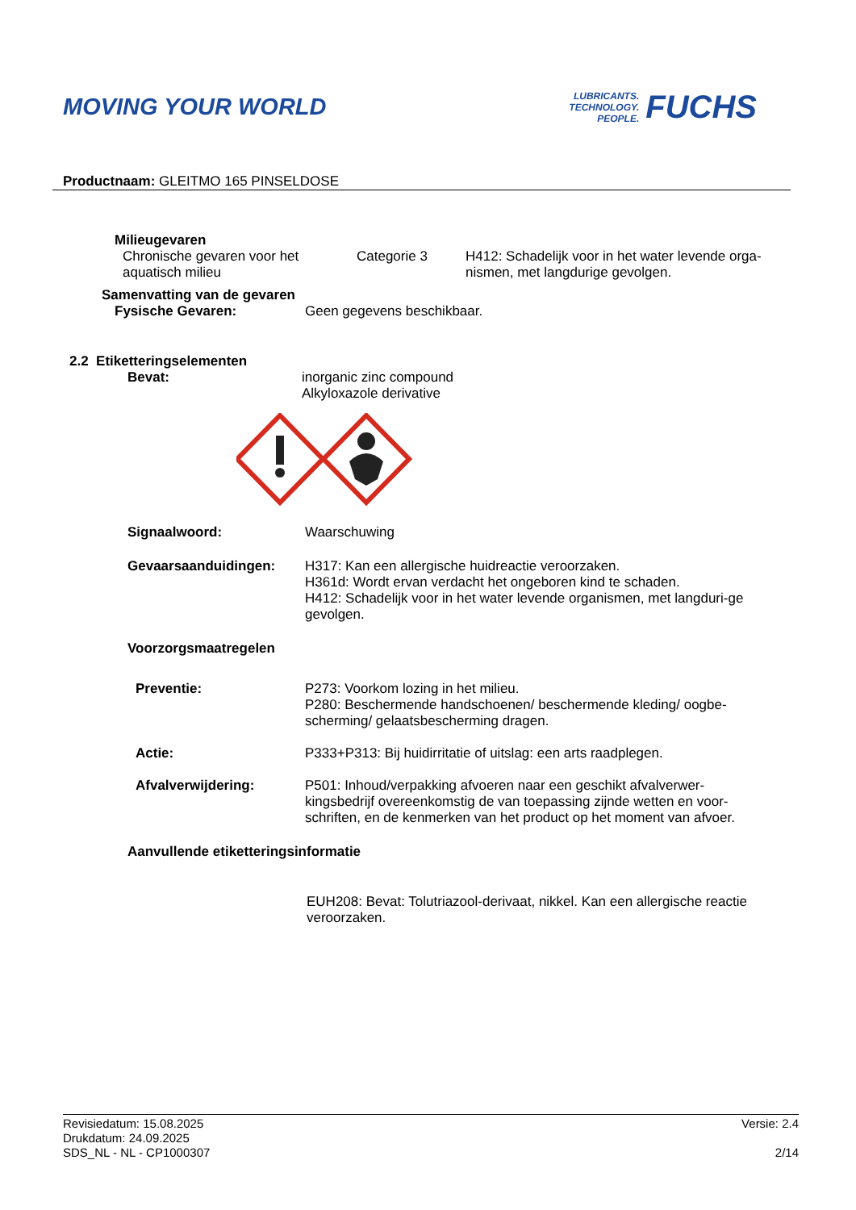MOVING YOUR WORLD
LUBRICANTS.
TECHNOLOGY.
PEOPLE.
FUCHS
Productnaam: GLEITMO 165 PINSELDOSE
Milieugevaren
Chronische gevaren voor het aquatisch milieu
Categorie 3 H412: Schadelijk voor in het water levende orga-nismen, met langdurige gevolgen.
Samenvatting van de gevaren
Fysische Gevaren: Geen gegevens beschikbaar.
2.2 Etiketteringselementen
Bevat: inorganic zinc compound
Alkyloxazole derivative
Signaalwoord: Waarschuwing
Gevaarsaanduidingen: H317: Kan een allergische huidreactie veroorzaken.
H361d: Wordt ervan verdacht het ongeboren kind te schaden.
H412: Schadelijk voor in het water levende organismen, met langduri-ge gevolgen.
Voorzorgsmaatregelen
Preventie: P273: Voorkom lozing in het milieu.
P280: Beschermende handschoenen/ beschermende kleding/ oogbe-scherming/ gelaatsbescherming dragen.
Actie: P333+P313: Bij huidirritatie of uitslag: een arts raadplegen.
Afvalverwijdering: P501: Inhoud/verpakking afvoeren naar een geschikt afvalverwer-kingsbedrijf overeenkomstig de van toepassing zijnde wetten en voor-schriften, en de kenmerken van het product op het moment van afvoer.
Aanvullende etiketteringsinformatie
EUH208: Bevat: Tolutriazool-derivaat, nikkel. Kan een allergische reactie veroorzaken.
Revisiedatum: 15.08.2025
Drukdatum: 24.09.2025
SDS_NL - NL - CP1000307
Versie: 2.4
2/14